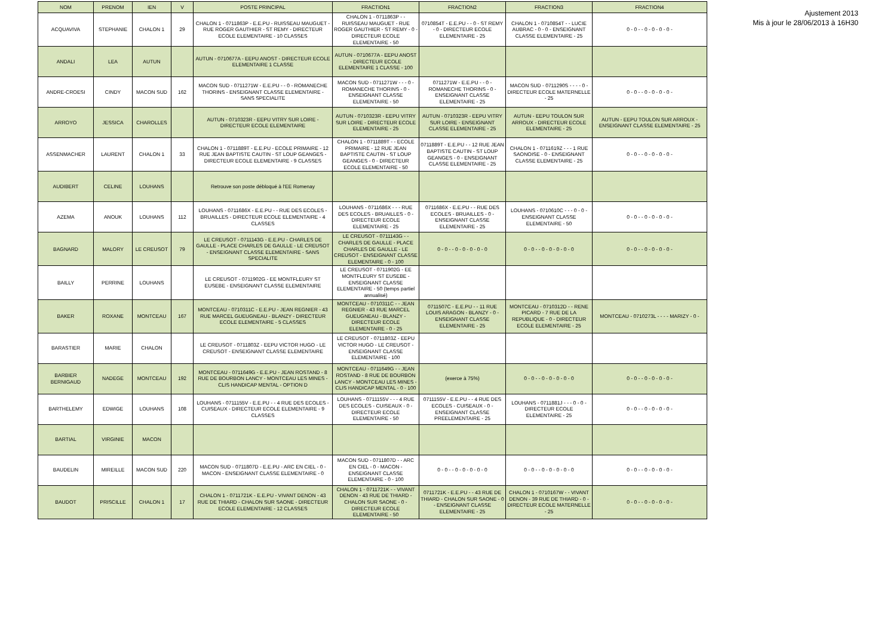| NOM | PRENOM | IEN | V | POSTE PRINCIPAL | FRACTION1 | FRACTION2 | FRACTION3 | FRACTION4 |
| --- | --- | --- | --- | --- | --- | --- | --- | --- |
| ACQUAVIVA | STEPHANIE | CHALON 1 | 29 | CHALON 1 - 0711863P - E.E.PU - RUISSEAU MAUGUET - RUE ROGER GAUTHIER - ST REMY - DIRECTEUR ECOLE ELEMENTAIRE - 10 CLASSES | CHALON 1 - 0711863P - - RUISSEAU MAUGUET - RUE ROGER GAUTHIER - ST REMY - 0 - DIRECTEUR ECOLE ELEMENTAIRE - 50 | 0710854T - E.E.PU - - 0 - ST REMY - 0 - DIRECTEUR ECOLE ELEMENTAIRE - 25 | CHALON 1 - 0710854T - - LUCIE AUBRAC - 0 - 0 - ENSEIGNANT CLASSE ELEMENTAIRE - 25 | 0 - 0 - - 0 - 0 - 0 - 0 - |
| ANDALI | LEA | AUTUN | | AUTUN - 0710677A - EEPU ANOST - DIRECTEUR ECOLE ELEMENTAIRE 1 CLASSE | AUTUN - 0710677A - EEPU ANOST - DIRECTEUR ECOLE ELEMENTAIRE 1 CLASSE - 100 | | | |
| ANDRE-CROESI | CINDY | MACON SUD | 162 | MACON SUD - 0711271W - E.E.PU - - 0 - ROMANECHE THORINS - ENSEIGNANT CLASSE ELEMENTAIRE - SANS SPECIALITE | MACON SUD - 0711271W - - - 0 - ROMANECHE THORINS - 0 - ENSEIGNANT CLASSE ELEMENTAIRE - 50 | 0711271W - E.E.PU - - 0 - ROMANECHE THORINS - 0 - ENSEIGNANT CLASSE ELEMENTAIRE - 25 | MACON SUD - 0711290S - - - - 0 - DIRECTEUR ECOLE MATERNELLE - 25 | 0 - 0 - - 0 - 0 - 0 - 0 - |
| ARROYO | JESSICA | CHAROLLES | | AUTUN - 0710323R - EEPU VITRY SUR LOIRE - DIRECTEUR ECOLE ELEMENTAIRE | AUTUN - 0710323R - EEPU VITRY SUR LOIRE - DIRECTEUR ECOLE ELEMENTAIRE - 25 | AUTUN - 0710323R - EEPU VITRY SUR LOIRE - ENSEIGNANT CLASSE ELEMENTAIRE - 25 | AUTUN - EEPU TOULON SUR ARROUX - DIRECTEUR ECOLE ELEMENTAIRE - 25 | AUTUN - EEPU TOULON SUR ARROUX - ENSEIGNANT CLASSE ELEMENTAIRE - 25 |
| ASSENMACHER | LAURENT | CHALON 1 | 33 | CHALON 1 - 0711889T - E.E.PU - ECOLE PRIMAIRE - 12 RUE JEAN BAPTISTE CAUTIN - ST LOUP GEANGES - DIRECTEUR ECOLE ELEMENTAIRE - 9 CLASSES | CHALON 1 - 0711889T - - ECOLE PRIMAIRE - 12 RUE JEAN BAPTISTE CAUTIN - ST LOUP GEANGES - 0 - DIRECTEUR ECOLE ELEMENTAIRE - 50 | 0711889T - E.E.PU - - 12 RUE JEAN BAPTISTE CAUTIN - ST LOUP GEANGES - 0 - ENSEIGNANT CLASSE ELEMENTAIRE - 25 | CHALON 1 - 0711619Z - - - 1 RUE SAONOISE - 0 - ENSEIGNANT CLASSE ELEMENTAIRE - 25 | 0 - 0 - - 0 - 0 - 0 - 0 - |
| AUDIBERT | CELINE | LOUHANS | | Retrouve son poste débloqué à l'EE Romenay | | | | |
| AZEMA | ANOUK | LOUHANS | 112 | LOUHANS - 0711686X - E.E.PU - - RUE DES ECOLES - BRUAILLES - DIRECTEUR ECOLE ELEMENTAIRE - 4 CLASSES | LOUHANS - 0711686X - - - RUE DES ECOLES - BRUAILLES - 0 - DIRECTEUR ECOLE ELEMENTAIRE - 25 | 0711686X - E.E.PU - - RUE DES ECOLES - BRUAILLES - 0 - ENSEIGNANT CLASSE ELEMENTAIRE - 25 | LOUHANS - 0710610C - - - 0 - 0 - ENSEIGNANT CLASSE ELEMENTAIRE - 50 | 0 - 0 - - 0 - 0 - 0 - 0 - |
| BAGNARD | MALORY | LE CREUSOT | 79 | LE CREUSOT - 0711143G - E.E.PU - CHARLES DE GAULLE - PLACE CHARLES DE GAULLE - LE CREUSOT - ENSEIGNANT CLASSE ELEMENTAIRE - SANS SPECIALITE | LE CREUSOT - 0711143G - - CHARLES DE GAULLE - PLACE CHARLES DE GAULLE - LE CREUSOT - ENSEIGNANT CLASSE ELEMENTAIRE - 0 - 100 | 0 - 0 - - 0 - 0 - 0 - 0 - 0 | 0 - 0 - - 0 - 0 - 0 - 0 - 0 | 0 - 0 - - 0 - 0 - 0 - 0 - |
| BAILLY | PERRINE | LOUHANS | | LE CREUSOT - 0711902G - EE MONTFLEURY ST EUSEBE - ENSEIGNANT CLASSE ELEMENTAIRE | LE CREUSOT - 0711902G - EE MONTFLEURY ST EUSEBE - ENSEIGNANT CLASSE ELEMENTAIRE - 50 (temps partiel annualisé) | | | |
| BAKER | ROXANE | MONTCEAU | 167 | MONTCEAU - 0710311C - E.E.PU - JEAN REGNIER - 43 RUE MARCEL GUEUGNEAU - BLANZY - DIRECTEUR ECOLE ELEMENTAIRE - 5 CLASSES | MONTCEAU - 0710311C - - JEAN REGNIER - 43 RUE MARCEL GUEUGNEAU - BLANZY - DIRECTEUR ECOLE ELEMENTAIRE - 0 - 25 | 0711507C - E.E.PU - - 11 RUE LOUIS ARAGON - BLANZY - 0 - ENSEIGNANT CLASSE ELEMENTAIRE - 25 | MONTCEAU - 0710312D - - RENE PICARD - 7 RUE DE LA REPUBLIQUE - 0 - DIRECTEUR ECOLE ELEMENTAIRE - 25 | MONTCEAU - 0710273L - - - - MARIZY - 0 - |
| BARASTIER | MARIE | CHALON | | LE CREUSOT - 0711803Z - EEPU VICTOR HUGO - LE CREUSOT - ENSEIGNANT CLASSE ELEMENTAIRE | LE CREUSOT - 0711803Z - EEPU VICTOR HUGO - LE CREUSOT - ENSEIGNANT CLASSE ELEMENTAIRE - 100 | | | |
| BARBIER BERNIGAUD | NADEGE | MONTCEAU | 192 | MONTCEAU - 0711649G - E.E.PU - JEAN ROSTAND - 8 RUE DE BOURBON LANCY - MONTCEAU LES MINES - CLIS HANDICAP MENTAL - OPTION D | MONTCEAU - 0711649G - - JEAN ROSTAND - 8 RUE DE BOURBON LANCY - MONTCEAU LES MINES - CLIS HANDICAP MENTAL - 0 - 100 | (exerce à 75%) | 0 - 0 - - 0 - 0 - 0 - 0 - 0 | 0 - 0 - - 0 - 0 - 0 - 0 - |
| BARTHELEMY | EDWIGE | LOUHANS | 108 | LOUHANS - 0711155V - E.E.PU - - 4 RUE DES ECOLES - CUISEAUX - DIRECTEUR ECOLE ELEMENTAIRE - 9 CLASSES | LOUHANS - 0711155V - - - 4 RUE DES ECOLES - CUISEAUX - 0 - DIRECTEUR ECOLE ELEMENTAIRE - 50 | 0711155V - E.E.PU - - 4 RUE DES ECOLES - CUISEAUX - 0 - ENSEIGNANT CLASSE PREELEMENTAIRE - 25 | LOUHANS - 0711881J - - - 0 - 0 - DIRECTEUR ECOLE ELEMENTAIRE - 25 | 0 - 0 - - 0 - 0 - 0 - 0 - |
| BARTIAL | VIRGINIE | MACON | | | | | | |
| BAUDELIN | MIREILLE | MACON SUD | 220 | MACON SUD - 0711807D - E.E.PU - ARC EN CIEL - 0 - MACON - ENSEIGNANT CLASSE ELEMENTAIRE - 0 | MACON SUD - 0711807D - - ARC EN CIEL - 0 - MACON - ENSEIGNANT CLASSE ELEMENTAIRE - 0 - 100 | 0 - 0 - - 0 - 0 - 0 - 0 - 0 | 0 - 0 - - 0 - 0 - 0 - 0 - 0 | 0 - 0 - - 0 - 0 - 0 - 0 - |
| BAUDOT | PRISCILLE | CHALON 1 | 17 | CHALON 1 - 0711721K - E.E.PU - VIVANT DENON - 43 RUE DE THIARD - CHALON SUR SAONE - DIRECTEUR ECOLE ELEMENTAIRE - 12 CLASSES | CHALON 1 - 0711721K - - VIVANT DENON - 43 RUE DE THIARD - CHALON SUR SAONE - 0 - DIRECTEUR ECOLE ELEMENTAIRE - 50 | 0711721K - E.E.PU - - 43 RUE DE THIARD - CHALON SUR SAONE - 0 - ENSEIGNANT CLASSE ELEMENTAIRE - 25 | CHALON 1 - 0710167W - - VIVANT DENON - 39 RUE DE THIARD - 0 - DIRECTEUR ECOLE MATERNELLE - 25 | 0 - 0 - - 0 - 0 - 0 - 0 - |
Ajustement 2013
Mis à jour le 28/06/2013 à 16H30